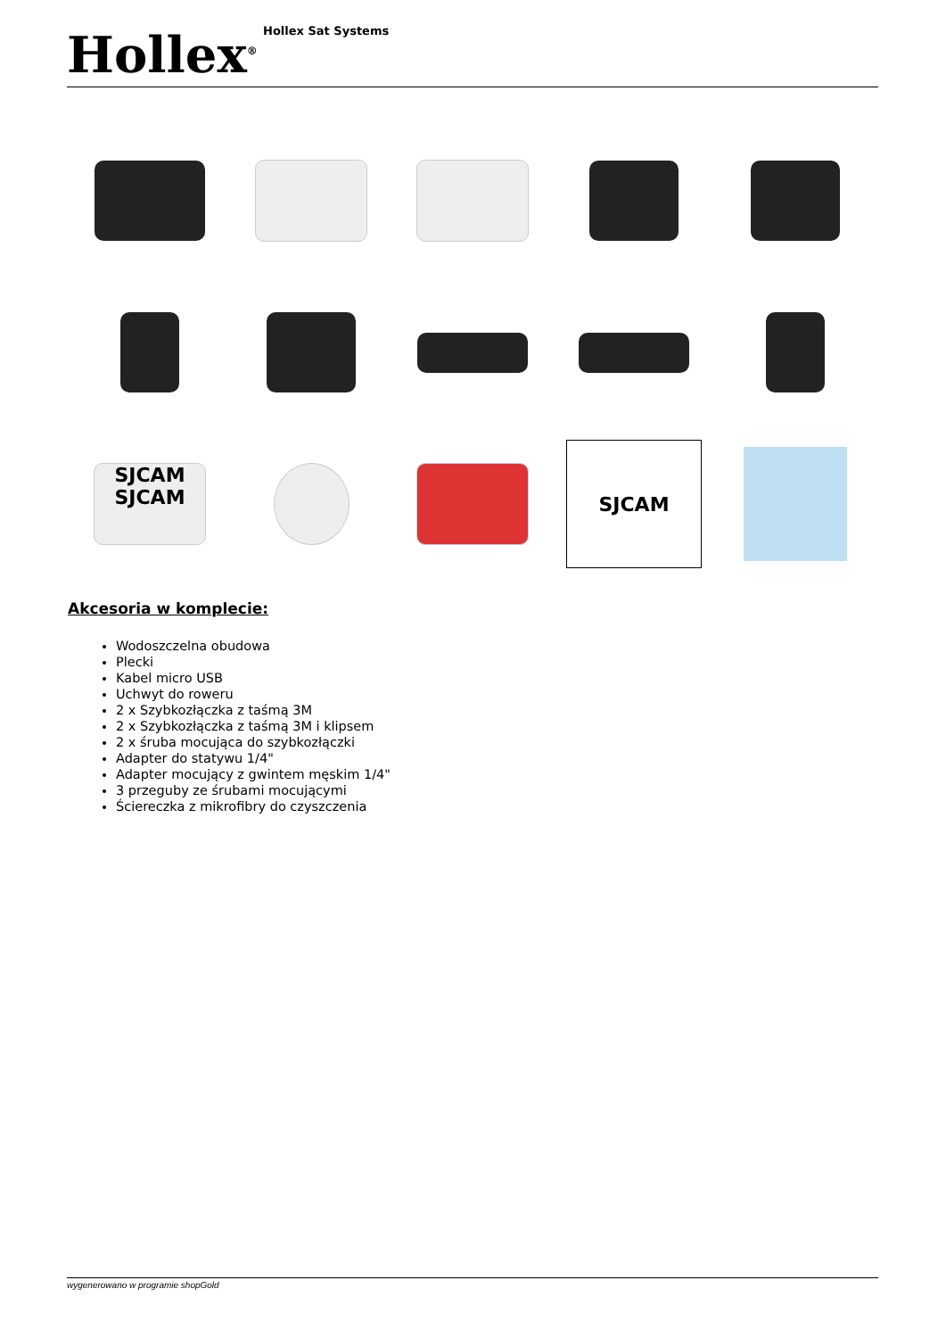Hollex<sup>®</sup>
Hollex Sat Systems
SJCAM
SJCAM
SJCAM
Akcesoria w komplecie:
Wodoszczelna obudowa
Plecki
Kabel micro USB
Uchwyt do roweru
2 x Szybkozłączka z taśmą 3M
2 x Szybkozłączka z taśmą 3M i klipsem
2 x śruba mocująca do szybkozłączki
Adapter do statywu 1/4"
Adapter mocujący z gwintem męskim 1/4"
3 przeguby ze śrubami mocującymi
Ściereczka z mikrofibry do czyszczenia
wygenerowano w programie shopGold